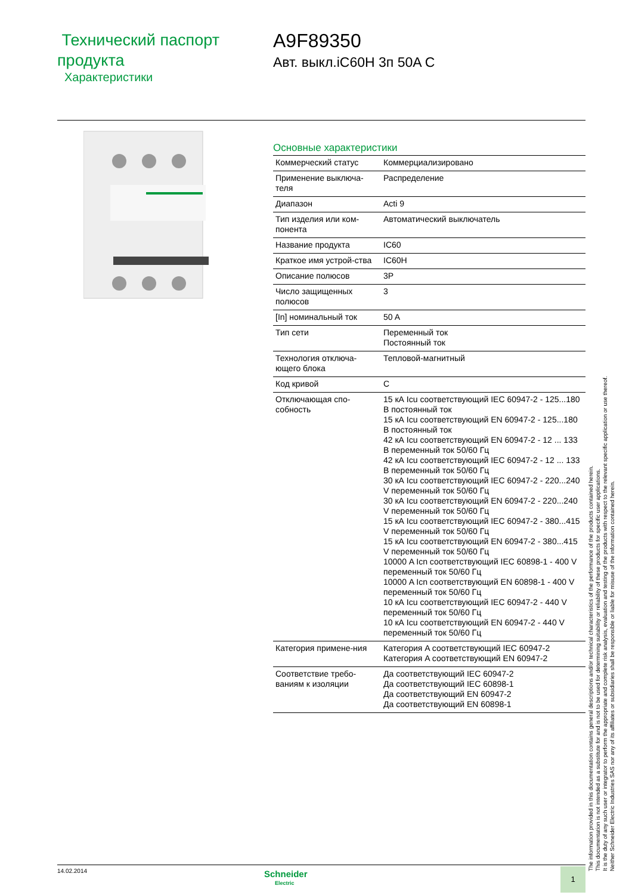Технический паспорт продукта
Характеристики
A9F89350
Авт. выкл.iC60H 3п 50A C
Основные характеристики
| Коммерческий статус | Коммерциализировано |
| Применение выключа-теля | Распределение |
| Диапазон | Acti 9 |
| Тип изделия или ком-понента | Автоматический выключатель |
| Название продукта | IC60 |
| Краткое имя устрой-ства | IC60H |
| Описание полюсов | 3P |
| Число защищенных полюсов | 3 |
| [In] номинальный ток | 50 A |
| Тип сети | Переменный ток Постоянный ток |
| Технология отключа-ющего блока | Тепловой-магнитный |
| Код кривой | C |
| Отключающая спо-собность | 15 кА Icu соответствующий IEC 60947-2 - 125...180 В постоянный ток 15 кА Icu соответствующий EN 60947-2 - 125...180 В постоянный ток 42 кА Icu соответствующий EN 60947-2 - 12 ... 133 В переменный ток 50/60 Гц 42 кА Icu соответствующий IEC 60947-2 - 12 ... 133 В переменный ток 50/60 Гц 30 кА Icu соответствующий IEC 60947-2 - 220...240 V переменный ток 50/60 Гц 30 кА Icu соответствующий EN 60947-2 - 220...240 V переменный ток 50/60 Гц 15 кА Icu соответствующий IEC 60947-2 - 380...415 V переменный ток 50/60 Гц 15 кА Icu соответствующий EN 60947-2 - 380...415 V переменный ток 50/60 Гц 10000 A Icn соответствующий IEC 60898-1 - 400 V переменный ток 50/60 Гц 10000 A Icn соответствующий EN 60898-1 - 400 V переменный ток 50/60 Гц 10 кА Icu соответствующий IEC 60947-2 - 440 V переменный ток 50/60 Гц 10 кА Icu соответствующий EN 60947-2 - 440 V переменный ток 50/60 Гц |
| Категория примене-ния | Категория A соответствующий IEC 60947-2 Категория A соответствующий EN 60947-2 |
| Соответствие требо-ваниям к изоляции | Да соответствующий IEC 60947-2 Да соответствующий IEC 60898-1 Да соответствующий EN 60947-2 Да соответствующий EN 60898-1 |
The information provided in this documentation contains general descriptions and/or technical characteristics of the performance of the products contained herein.
This documentation is not intended as a substitute for and is not to be used for determining suitability or reliability of these products for specific user applications.
It is the duty of any such user or integrator to perform the appropriate and complete risk analysis, evaluation and testing of the products with respect to the relevant specific application or use thereof.
Neither Schneider Electric Industries SAS nor any of its affiliates or subsidiaries shall be responsible or liable for misuse of the information contained herein.
14.02.2014
Schneider
Electric
1